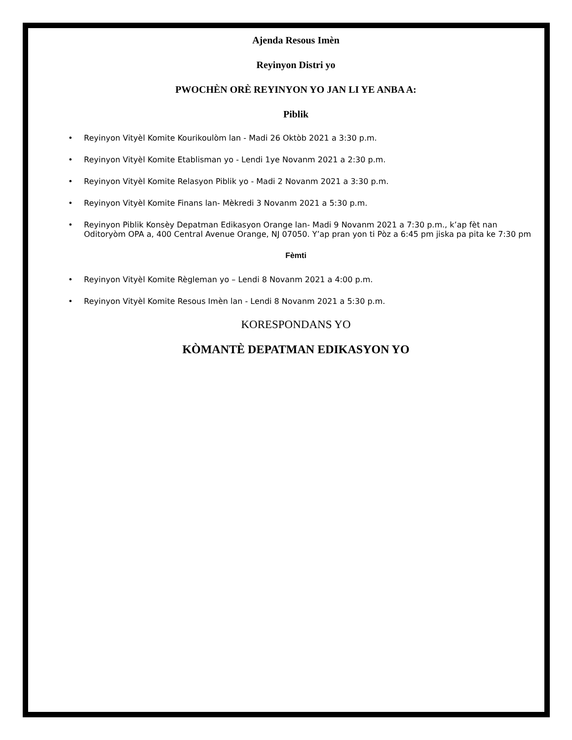Ajenda Resous Imèn
Reyinyon Distri yo
PWOCHÈN ORÈ REYINYON YO JAN LI YE ANBA A:
Piblik
• Reyinyon Vityèl Komite Kourikoulòm lan - Madi 26 Oktòb 2021 a 3:30 p.m.
• Reyinyon Vityèl Komite Etablisman yo - Lendi 1ye Novanm 2021 a 2:30 p.m.
• Reyinyon Vityèl Komite Relasyon Piblik yo - Madi 2 Novanm 2021 a 3:30 p.m.
• Reyinyon Vityèl Komite Finans lan- Mèkredi 3 Novanm 2021 a 5:30 p.m.
• Reyinyon Piblik Konsèy Depatman Edikasyon Orange lan- Madi 9 Novanm 2021 a 7:30 p.m., k’ap fèt nan Oditoryòm OPA a, 400 Central Avenue Orange, NJ 07050. Y’ap pran yon ti Pòz a 6:45 pm jiska pa pita ke 7:30 pm
Fèmti
• Reyinyon Vityèl Komite Règleman yo – Lendi 8 Novanm 2021 a 4:00 p.m.
• Reyinyon Vityèl Komite Resous Imèn lan - Lendi 8 Novanm 2021 a 5:30 p.m.
KORESPONDANS YO
KÒMANTÈ DEPATMAN EDIKASYON YO